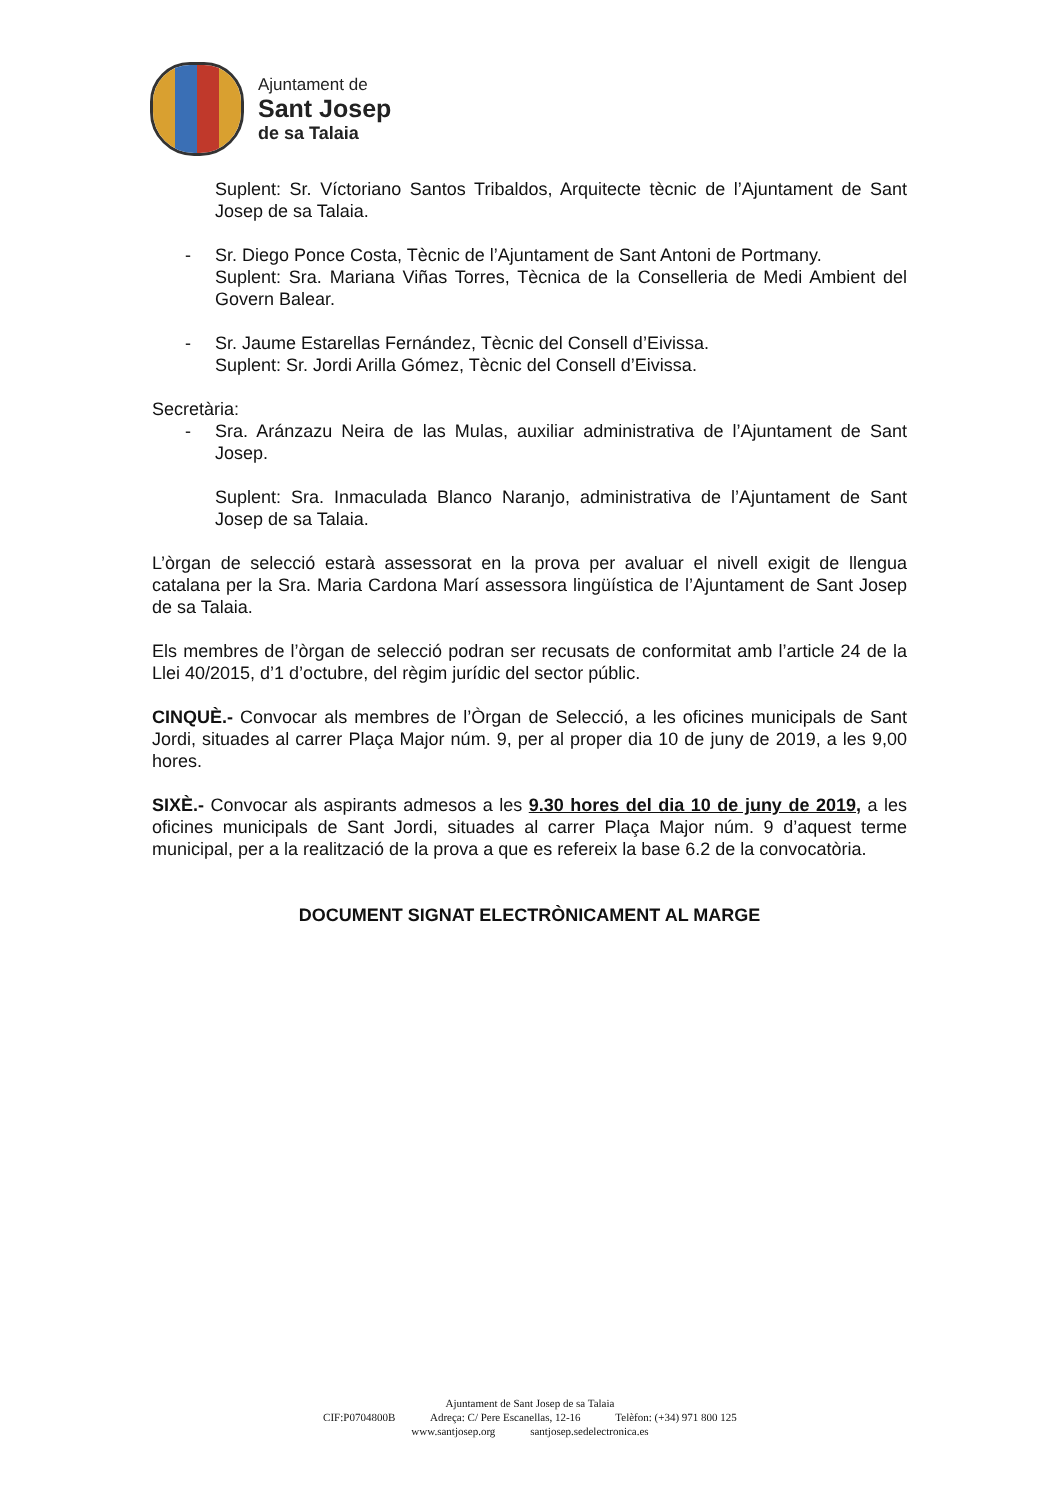Ajuntament de
Sant Josep
de sa Talaia
Suplent: Sr. Víctoriano Santos Tribaldos, Arquitecte tècnic de l’Ajuntament de Sant Josep de sa Talaia.
- Sr. Diego Ponce Costa, Tècnic de l’Ajuntament de Sant Antoni de Portmany.
Suplent: Sra. Mariana Viñas Torres, Tècnica de la Conselleria de Medi Ambient del Govern Balear.
- Sr. Jaume Estarellas Fernández, Tècnic del Consell d’Eivissa.
Suplent: Sr. Jordi Arilla Gómez, Tècnic del Consell d’Eivissa.
Secretària:
- Sra. Aránzazu Neira de las Mulas, auxiliar administrativa de l’Ajuntament de Sant Josep.
Suplent: Sra. Inmaculada Blanco Naranjo, administrativa de l’Ajuntament de Sant Josep de sa Talaia.
L’òrgan de selecció estarà assessorat en la prova per avaluar el nivell exigit de llengua catalana per la Sra. Maria Cardona Marí assessora lingüística de l’Ajuntament de Sant Josep de sa Talaia.
Els membres de l’òrgan de selecció podran ser recusats de conformitat amb l’article 24 de la Llei 40/2015, d’1 d’octubre, del règim jurídic del sector públic.
CINQUÈ.- Convocar als membres de l’Òrgan de Selecció, a les oficines municipals de Sant Jordi, situades al carrer Plaça Major núm. 9, per al proper dia 10 de juny de 2019, a les 9,00 hores.
SIXÈ.- Convocar als aspirants admesos a les 9.30 hores del dia 10 de juny de 2019, a les oficines municipals de Sant Jordi, situades al carrer Plaça Major núm. 9 d’aquest terme municipal, per a la realització de la prova a que es refereix la base 6.2 de la convocatòria.
DOCUMENT SIGNAT ELECTRÒNICAMENT AL MARGE
Ajuntament de Sant Josep de sa Talaia
CIF:P0704800B Adreça: C/ Pere Escanellas, 12-16 Telèfon: (+34) 971 800 125
www.santjosep.org santjosep.sedelectronica.es